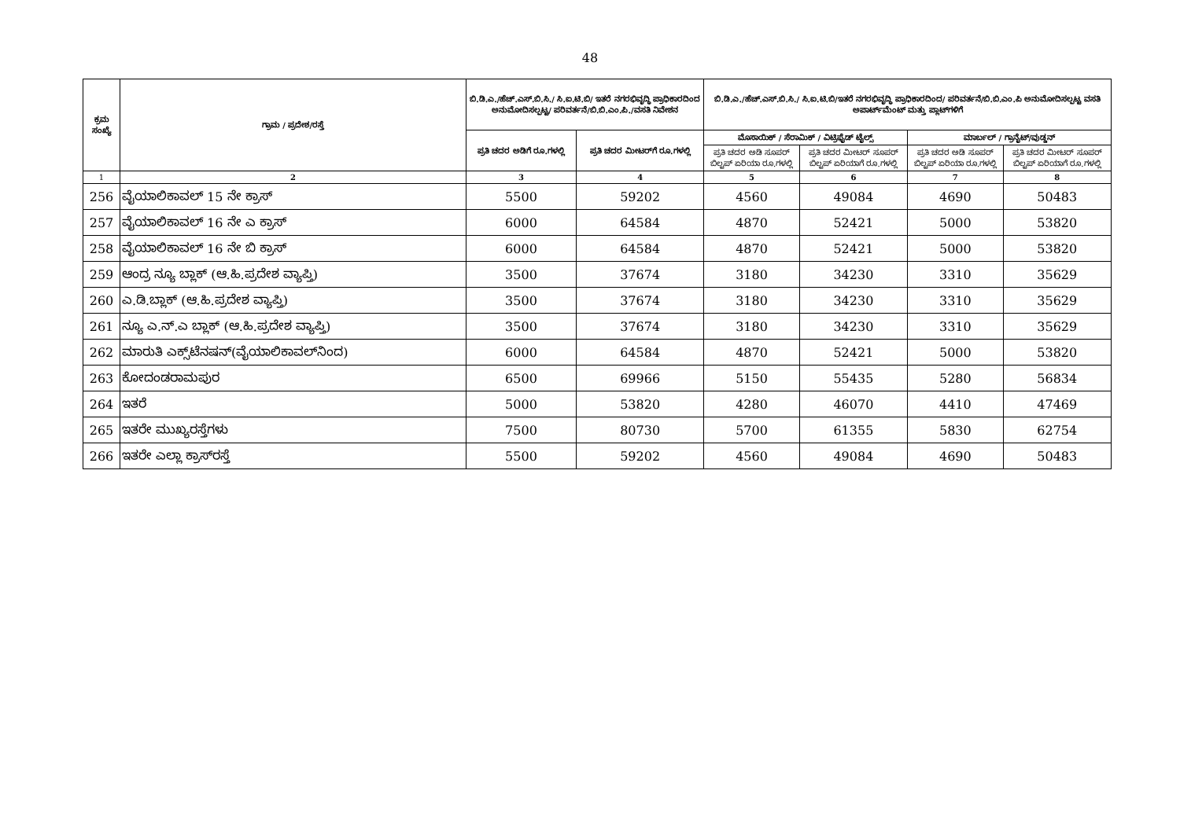48
| ಕ್ರಮ ಸಂಖ್ಯೆ | ಗ್ರಾಮ / ಪ್ರದೇಶ/ರಸ್ತೆ | ಬಿ.ಡಿ.ಎ./ಹೆಚ್.ಎಸ್.ಬಿ.ಸಿ./ ಸಿ.ಐ.ಟಿ.ಬಿ/ ಇತರೆ ನಗರಭಿವೃದ್ಧಿ ಪ್ರಾಧಿಕಾರದಿಂದ ಅನುಮೋದಿಸಲ್ಪಟ್ಟ/ ಪರಿವರ್ತನೆ/ಬಿ.ಬಿ.ಎಂ.ಪಿ./ವಸತಿ ನಿವೇಶನ | | ಬಿ.ಡಿ.ಎ./ಹೆಚ್.ಎಸ್.ಬಿ.ಸಿ./ ಸಿ.ಐ.ಟಿ.ಬಿ/ಇತರೆ ನಗರಭಿವೃದ್ಧಿ ಪ್ರಾಧಿಕಾರದಿಂದ/ ಪರಿವರ್ತನೆ/ಬಿ.ಬಿ.ಎಂ.ಪಿ ಅನುಮೋದಿಸಲ್ಪಟ್ಟ ವಸತಿ ಅಪಾರ್ಟ್‌ಮೆಂಟ್ ಮತ್ತು ಪ್ಲಾಟ್‌ಗಳಿಗೆ | | | |
| --- | --- | --- | --- | --- | --- | --- | --- |
| | | ಪ್ರತಿ ಚದರ ಅಡಿಗೆ ರೂ.ಗಳಲ್ಲಿ | ಪ್ರತಿ ಚದರ ಮೀಟರ್‌ಗೆ ರೂ.ಗಳಲ್ಲಿ | ಮೊಸಾಯಿಕ್ / ಸೆರಾಮಿಕ್ / ವಿಟ್ರಿಫೈಡ್ ಟೈಲ್ಸ್ | | ಮಾರ್ಬಲ್ / ಗ್ರಾನೈಟ್/ವುಡ್ಡನ್ | |
| | | | | ಪ್ರತಿ ಚದರ ಅಡಿ ಸೂಪರ್ ಬಿಲ್ಟಪ್ ಏರಿಯಾ ರೂ.ಗಳಲ್ಲಿ | ಪ್ರತಿ ಚದರ ಮೀಟರ್ ಸೂಪರ್ ಬಿಲ್ಟಪ್ ಏರಿಯಾಗೆ ರೂ.ಗಳಲ್ಲಿ | ಪ್ರತಿ ಚದರ ಅಡಿ ಸೂಪರ್ ಬಿಲ್ಟಪ್ ಏರಿಯಾ ರೂ.ಗಳಲ್ಲಿ | ಪ್ರತಿ ಚದರ ಮೀಟರ್ ಸೂಪರ್ ಬಿಲ್ಟಪ್ ಏರಿಯಾಗೆ ರೂ.ಗಳಲ್ಲಿ |
| 1 | 2 | 3 | 4 | 5 | 6 | 7 | 8 |
| 256 | ವೈಯಾಲಿಕಾವಲ್ 15 ನೇ ಕ್ರಾಸ್ | 5500 | 59202 | 4560 | 49084 | 4690 | 50483 |
| 257 | ವೈಯಾಲಿಕಾವಲ್ 16 ನೇ ಎ ಕ್ರಾಸ್ | 6000 | 64584 | 4870 | 52421 | 5000 | 53820 |
| 258 | ವೈಯಾಲಿಕಾವಲ್ 16 ನೇ ಬಿ ಕ್ರಾಸ್ | 6000 | 64584 | 4870 | 52421 | 5000 | 53820 |
| 259 | ಆಂದ್ರ ನ್ಯೂ ಬ್ಲಾಕ್ (ಆ.ಹಿ.ಪ್ರದೇಶ ವ್ಯಾಪ್ತಿ) | 3500 | 37674 | 3180 | 34230 | 3310 | 35629 |
| 260 | ಎ.ಡಿ.ಬ್ಲಾಕ್ (ಆ.ಹಿ.ಪ್ರದೇಶ ವ್ಯಾಪ್ತಿ) | 3500 | 37674 | 3180 | 34230 | 3310 | 35629 |
| 261 | ನ್ಯೂ ಎ.ನ್.ಎ ಬ್ಲಾಕ್ (ಆ.ಹಿ.ಪ್ರದೇಶ ವ್ಯಾಪ್ತಿ) | 3500 | 37674 | 3180 | 34230 | 3310 | 35629 |
| 262 | ಮಾರುತಿ ಎಕ್ಸ್‌ಟೆನಷನ್(ವೈಯಾಲಿಕಾವಲ್‌ನಿಂದ) | 6000 | 64584 | 4870 | 52421 | 5000 | 53820 |
| 263 | ಕೋದಂಡರಾಮಪುರ | 6500 | 69966 | 5150 | 55435 | 5280 | 56834 |
| 264 | ಇತರೆ | 5000 | 53820 | 4280 | 46070 | 4410 | 47469 |
| 265 | ಇತರೇ ಮುಖ್ಯರಸ್ತೆಗಳು | 7500 | 80730 | 5700 | 61355 | 5830 | 62754 |
| 266 | ಇತರೇ ಎಲ್ಲಾ ಕ್ರಾಸ್‌ರಸ್ತೆ | 5500 | 59202 | 4560 | 49084 | 4690 | 50483 |